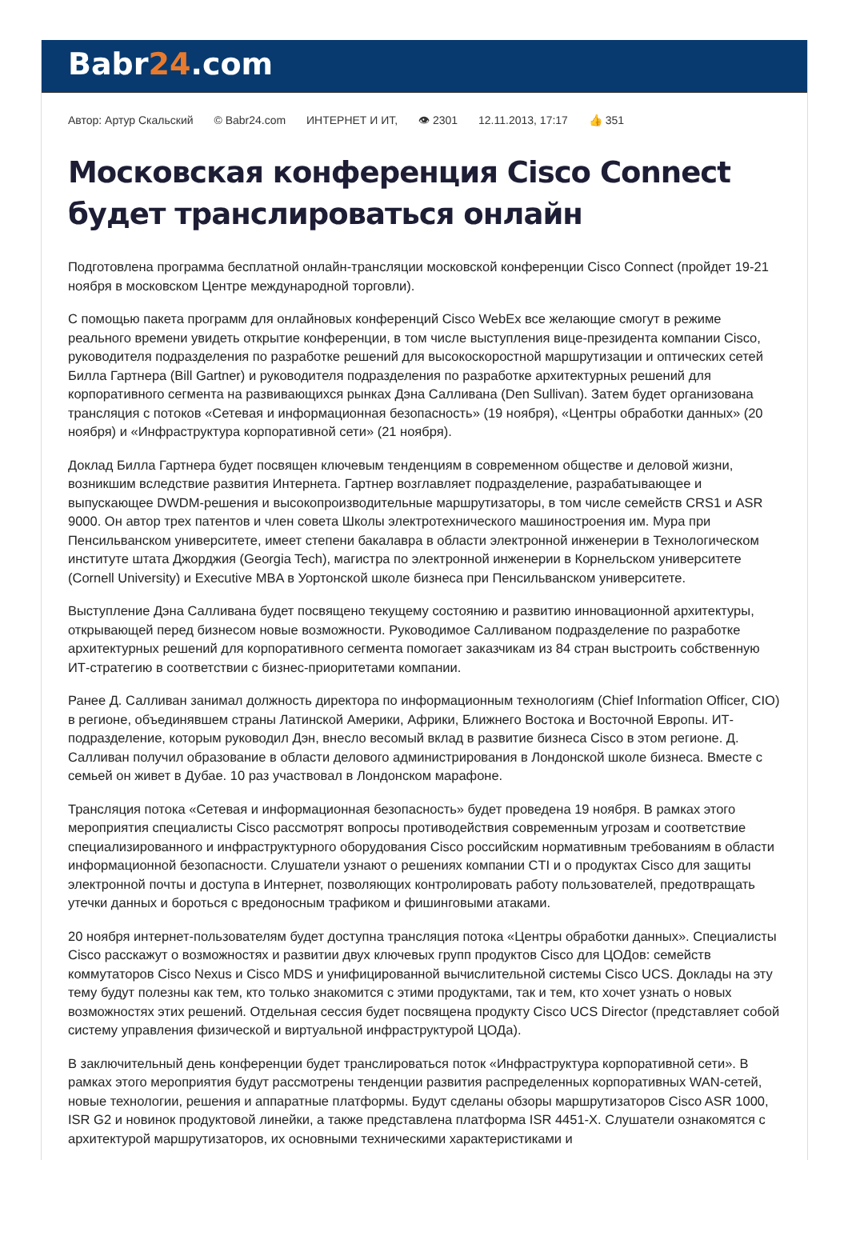Babr24.com
Автор: Артур Скальский © Babr24.com ИНТЕРНЕТ И ИТ, 👁 2301 12.11.2013, 17:17 👍 351
Московская конференция Cisco Connect будет транслироваться онлайн
Подготовлена программа бесплатной онлайн-трансляции московской конференции Cisco Connect (пройдет 19-21 ноября в московском Центре международной торговли).
С помощью пакета программ для онлайновых конференций Cisco WebEx все желающие смогут в режиме реального времени увидеть открытие конференции, в том числе выступления вице-президента компании Cisco, руководителя подразделения по разработке решений для высокоскоростной маршрутизации и оптических сетей Билла Гартнера (Bill Gartner) и руководителя подразделения по разработке архитектурных решений для корпоративного сегмента на развивающихся рынках Дэна Салливана (Den Sullivan). Затем будет организована трансляция с потоков «Сетевая и информационная безопасность» (19 ноября), «Центры обработки данных» (20 ноября) и «Инфраструктура корпоративной сети» (21 ноября).
Доклад Билла Гартнера будет посвящен ключевым тенденциям в современном обществе и деловой жизни, возникшим вследствие развития Интернета. Гартнер возглавляет подразделение, разрабатывающее и выпускающее DWDM-решения и высокопроизводительные маршрутизаторы, в том числе семейств CRS1 и ASR 9000. Он автор трех патентов и член совета Школы электротехнического машиностроения им. Мура при Пенсильванском университете, имеет степени бакалавра в области электронной инженерии в Технологическом институте штата Джорджия (Georgia Tech), магистра по электронной инженерии в Корнельском университете (Cornell University) и Executive MBA в Уортонской школе бизнеса при Пенсильванском университете.
Выступление Дэна Салливана будет посвящено текущему состоянию и развитию инновационной архитектуры, открывающей перед бизнесом новые возможности. Руководимое Салливаном подразделение по разработке архитектурных решений для корпоративного сегмента помогает заказчикам из 84 стран выстроить собственную ИТ-стратегию в соответствии с бизнес-приоритетами компании.
Ранее Д. Салливан занимал должность директора по информационным технологиям (Chief Information Officer, CIO) в регионе, объединявшем страны Латинской Америки, Африки, Ближнего Востока и Восточной Европы. ИТ-подразделение, которым руководил Дэн, внесло весомый вклад в развитие бизнеса Cisco в этом регионе. Д. Салливан получил образование в области делового администрирования в Лондонской школе бизнеса. Вместе с семьей он живет в Дубае. 10 раз участвовал в Лондонском марафоне.
Трансляция потока «Сетевая и информационная безопасность» будет проведена 19 ноября. В рамках этого мероприятия специалисты Cisco рассмотрят вопросы противодействия современным угрозам и соответствие специализированного и инфраструктурного оборудования Cisco российским нормативным требованиям в области информационной безопасности. Слушатели узнают о решениях компании CTI и о продуктах Cisco для защиты электронной почты и доступа в Интернет, позволяющих контролировать работу пользователей, предотвращать утечки данных и бороться с вредоносным трафиком и фишинговыми атаками.
20 ноября интернет-пользователям будет доступна трансляция потока «Центры обработки данных». Специалисты Cisco расскажут о возможностях и развитии двух ключевых групп продуктов Cisco для ЦОДов: семейств коммутаторов Cisco Nexus и Cisco MDS и унифицированной вычислительной системы Cisco UCS. Доклады на эту тему будут полезны как тем, кто только знакомится с этими продуктами, так и тем, кто хочет узнать о новых возможностях этих решений. Отдельная сессия будет посвящена продукту Cisco UCS Director (представляет собой систему управления физической и виртуальной инфраструктурой ЦОДа).
В заключительный день конференции будет транслироваться поток «Инфраструктура корпоративной сети». В рамках этого мероприятия будут рассмотрены тенденции развития распределенных корпоративных WAN-сетей, новые технологии, решения и аппаратные платформы. Будут сделаны обзоры маршрутизаторов Cisco ASR 1000, ISR G2 и новинок продуктовой линейки, а также представлена платформа ISR 4451-X. Слушатели ознакомятся с архитектурой маршрутизаторов, их основными техническими характеристиками и